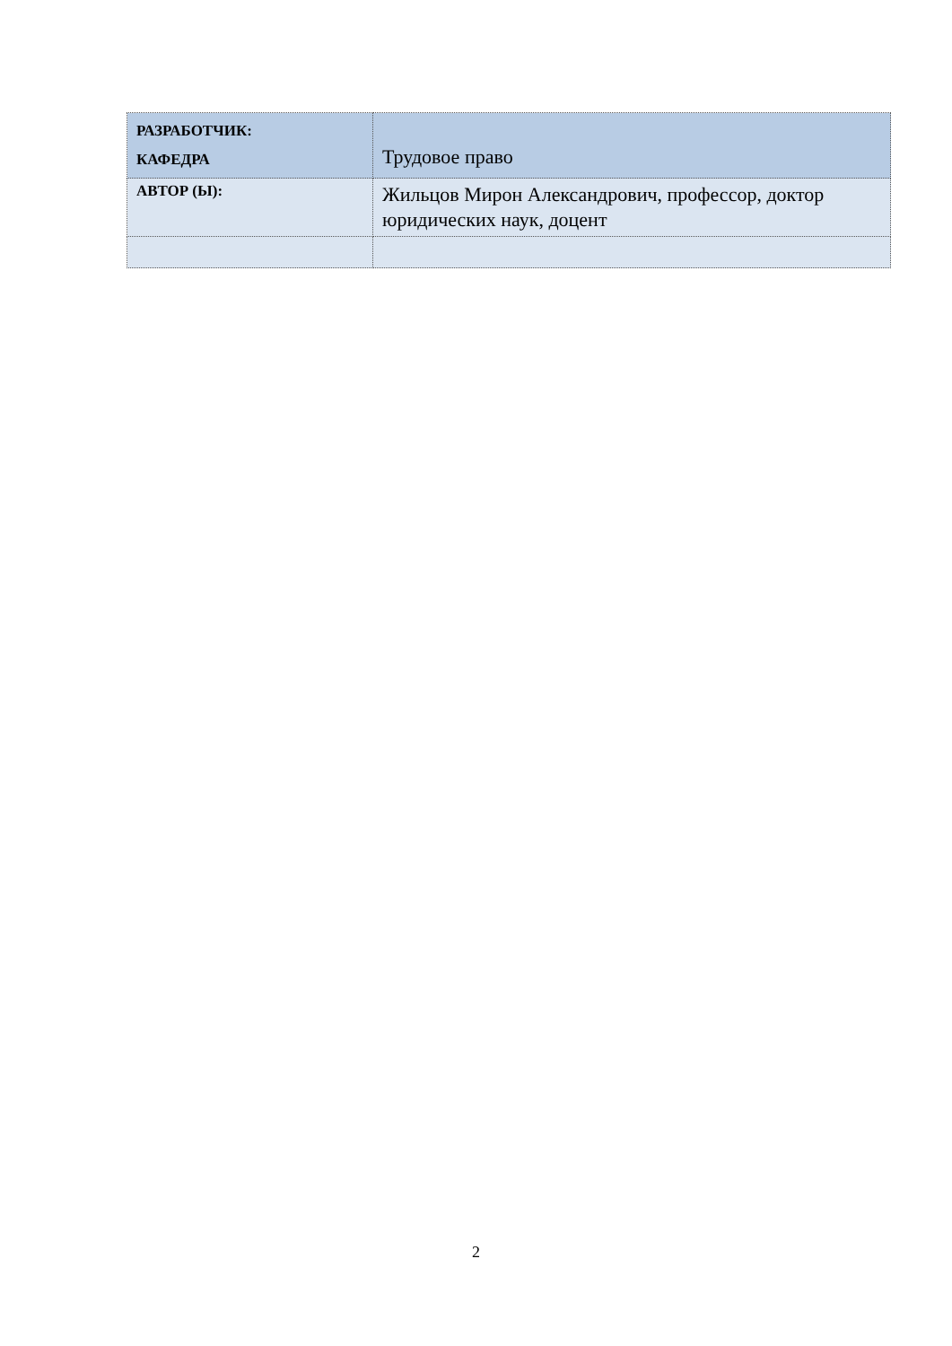| РАЗРАБОТЧИК: КАФЕДРА | Трудовое право |
| АВТОР (Ы): | Жильцов Мирон Александрович, профессор, доктор юридических наук, доцент |
2